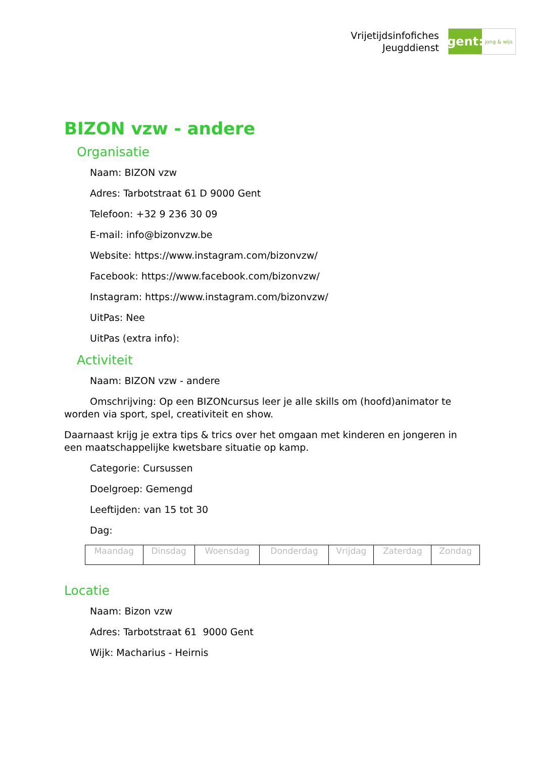Vrijetijdsinfofiches
Jeugddienst
gent:
jong & wijs
BIZON vzw - andere
Organisatie
Naam: BIZON vzw
Adres: Tarbotstraat 61 D 9000 Gent
Telefoon: +32 9 236 30 09
E-mail: info@bizonvzw.be
Website: https://www.instagram.com/bizonvzw/
Facebook: https://www.facebook.com/bizonvzw/
Instagram: https://www.instagram.com/bizonvzw/
UitPas: Nee
UitPas (extra info):
Activiteit
Naam: BIZON vzw - andere
Omschrijving: Op een BIZONcursus leer je alle skills om (hoofd)animator te worden via sport, spel, creativiteit en show.
Daarnaast krijg je extra tips & trics over het omgaan met kinderen en jongeren in een maatschappelijke kwetsbare situatie op kamp.
Categorie: Cursussen
Doelgroep: Gemengd
Leeftijden: van 15 tot 30
Dag:
| Maandag | Dinsdag | Woensdag | Donderdag | Vrijdag | Zaterdag | Zondag |
Locatie
Naam: Bizon vzw
Adres: Tarbotstraat 61 9000 Gent
Wijk: Macharius - Heirnis